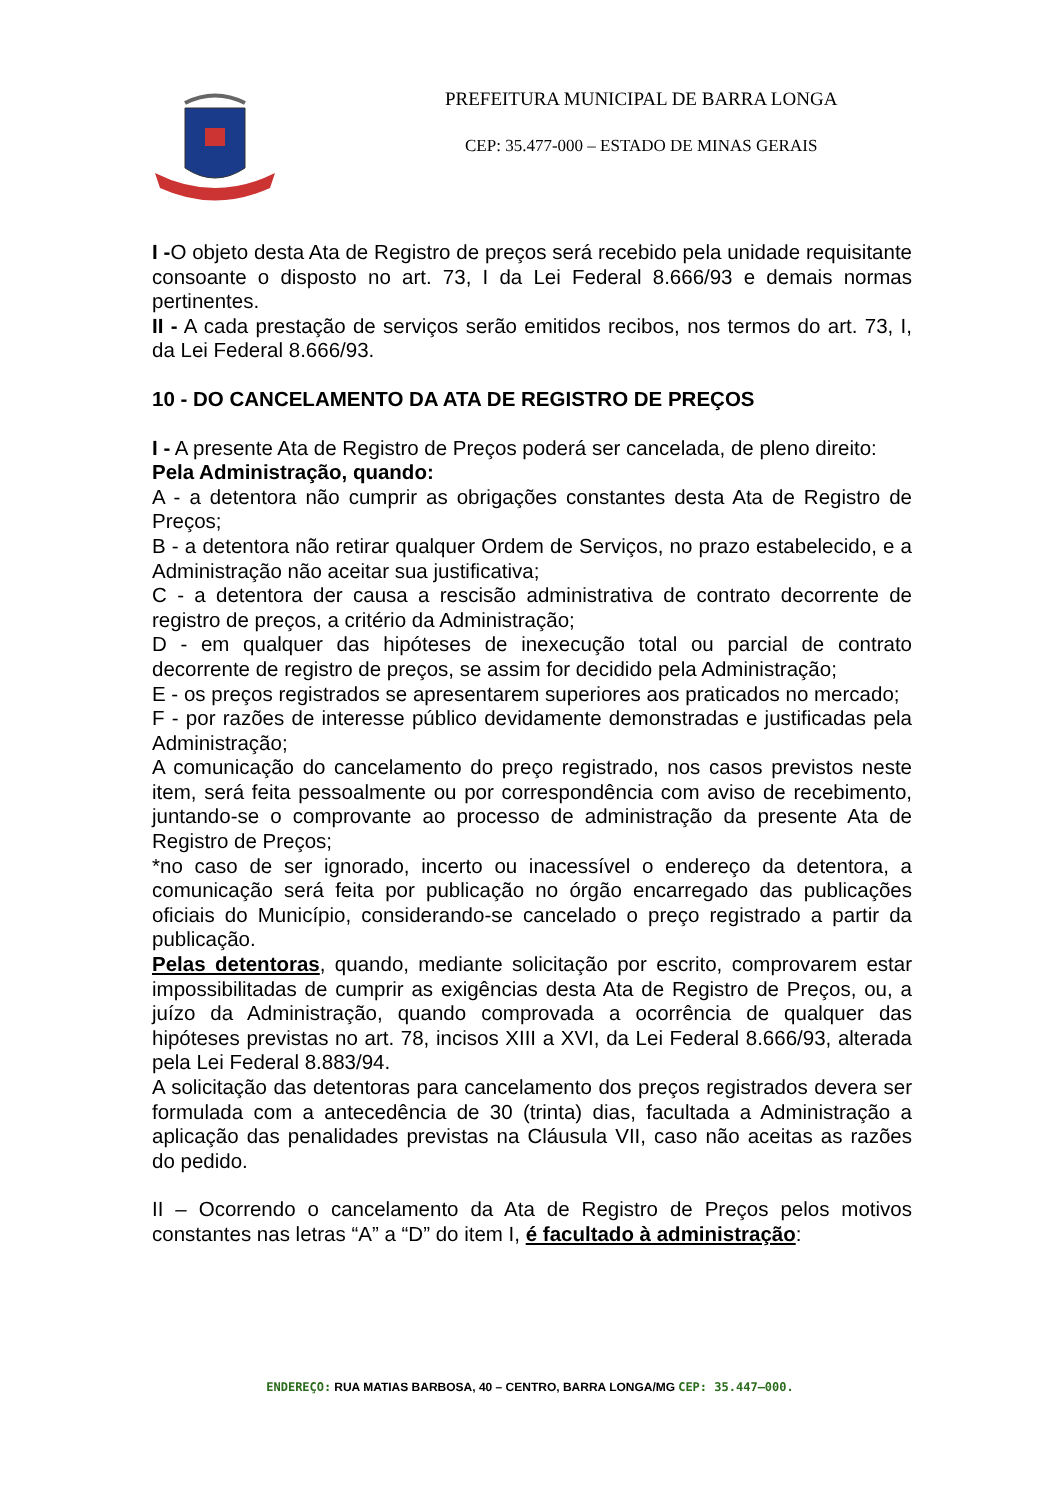PREFEITURA MUNICIPAL DE BARRA LONGA
CEP: 35.477-000 – ESTADO DE MINAS GERAIS
I -O objeto desta Ata de Registro de preços será recebido pela unidade requisitante consoante o disposto no art. 73, I da Lei Federal 8.666/93 e demais normas pertinentes.
II - A cada prestação de serviços serão emitidos recibos, nos termos do art. 73, I, da Lei Federal 8.666/93.
10 - DO CANCELAMENTO DA ATA DE REGISTRO DE PREÇOS
I - A presente Ata de Registro de Preços poderá ser cancelada, de pleno direito:
Pela Administração, quando:
A - a detentora não cumprir as obrigações constantes desta Ata de Registro de Preços;
B - a detentora não retirar qualquer Ordem de Serviços, no prazo estabelecido, e a Administração não aceitar sua justificativa;
C - a detentora der causa a rescisão administrativa de contrato decorrente de registro de preços, a critério da Administração;
D - em qualquer das hipóteses de inexecução total ou parcial de contrato decorrente de registro de preços, se assim for decidido pela Administração;
E - os preços registrados se apresentarem superiores aos praticados no mercado;
F - por razões de interesse público devidamente demonstradas e justificadas pela Administração;
A comunicação do cancelamento do preço registrado, nos casos previstos neste item, será feita pessoalmente ou por correspondência com aviso de recebimento, juntando-se o comprovante ao processo de administração da presente Ata de Registro de Preços;
*no caso de ser ignorado, incerto ou inacessível o endereço da detentora, a comunicação será feita por publicação no órgão encarregado das publicações oficiais do Município, considerando-se cancelado o preço registrado a partir da publicação.
Pelas detentoras, quando, mediante solicitação por escrito, comprovarem estar impossibilitadas de cumprir as exigências desta Ata de Registro de Preços, ou, a juízo da Administração, quando comprovada a ocorrência de qualquer das hipóteses previstas no art. 78, incisos XIII a XVI, da Lei Federal 8.666/93, alterada pela Lei Federal 8.883/94.
A solicitação das detentoras para cancelamento dos preços registrados devera ser formulada com a antecedência de 30 (trinta) dias, facultada a Administração a aplicação das penalidades previstas na Cláusula VII, caso não aceitas as razões do pedido.
II – Ocorrendo o cancelamento da Ata de Registro de Preços pelos motivos constantes nas letras “A” a “D” do item I, é facultado à administração:
ENDEREÇO: RUA MATIAS BARBOSA, 40 – CENTRO, BARRA LONGA/MG CEP: 35.447–000.